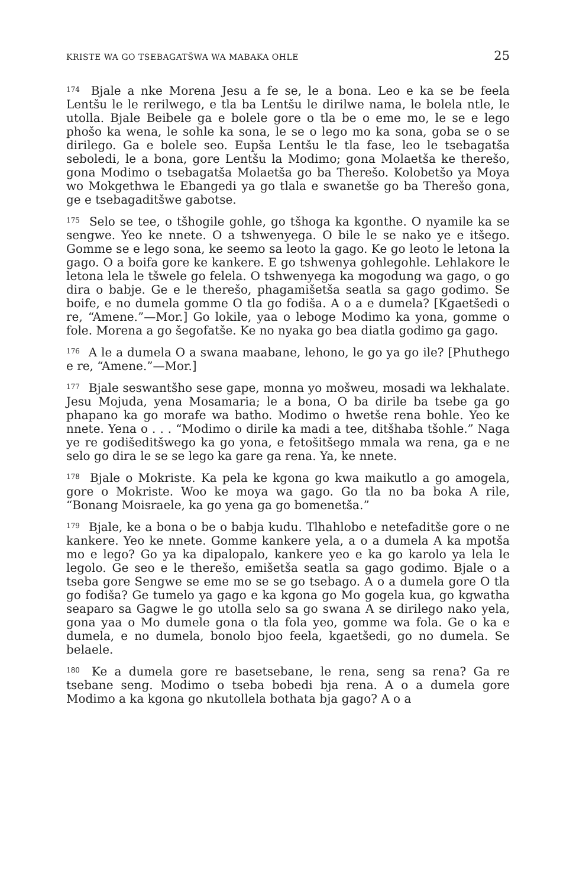KRISTE WA GO TSEBAGATŠWA WA MABAKA OHLE 25
<sup>174</sup> Bjale a nke Morena Jesu a fe se, le a bona. Leo e ka se be feela Lentšu le le rerilwego, e tla ba Lentšu le dirilwe nama, le bolela ntle, le utolla. Bjale Beibele ga e bolele gore o tla be o eme mo, le se e lego phošo ka wena, le sohle ka sona, le se o lego mo ka sona, goba se o se dirilego. Ga e bolele seo. Eupša Lentšu le tla fase, leo le tsebagatša seboledi, le a bona, gore Lentšu la Modimo; gona Molaetša ke therešo, gona Modimo o tsebagatša Molaetša go ba Therešo. Kolobetšo ya Moya wo Mokgethwa le Ebangedi ya go tlala e swanetše go ba Therešo gona, ge e tsebagaditšwe gabotse.
<sup>175</sup> Selo se tee, o tšhogile gohle, go tšhoga ka kgonthe. O nyamile ka se sengwe. Yeo ke nnete. O a tshwenyega. O bile le se nako ye e itšego. Gomme se e lego sona, ke seemo sa leoto la gago. Ke go leoto le letona la gago. O a boifa gore ke kankere. E go tshwenya gohlegohle. Lehlakore le letona lela le tšwele go felela. O tshwenyega ka mogodung wa gago, o go dira o babje. Ge e le therešo, phagamišetša seatla sa gago godimo. Se boife, e no dumela gomme O tla go fodiša. A o a e dumela? [Kgaetšedi o re, “Amene.”—Mor.] Go lokile, yaa o leboge Modimo ka yona, gomme o fole. Morena a go šegofatše. Ke no nyaka go bea diatla godimo ga gago.
<sup>176</sup> A le a dumela O a swana maabane, lehono, le go ya go ile? [Phuthego e re, “Amene.”—Mor.]
<sup>177</sup> Bjale seswantšho sese gape, monna yo mošweu, mosadi wa lekhalate. Jesu Mojuda, yena Mosamaria; le a bona, O ba dirile ba tsebe ga go phapano ka go morafe wa batho. Modimo o hwetše rena bohle. Yeo ke nnete. Yena o . . . “Modimo o dirile ka madi a tee, ditšhaba tšohle.” Naga ye re godišeditšwego ka go yona, e fetošitšego mmala wa rena, ga e ne selo go dira le se se lego ka gare ga rena. Ya, ke nnete.
<sup>178</sup> Bjale o Mokriste. Ka pela ke kgona go kwa maikutlo a go amogela, gore o Mokriste. Woo ke moya wa gago. Go tla no ba boka A rile, “Bonang Moisraele, ka go yena ga go bomenetša.”
<sup>179</sup> Bjale, ke a bona o be o babja kudu. Tlhahlobo e netefaditše gore o ne kankere. Yeo ke nnete. Gomme kankere yela, a o a dumela A ka mpotša mo e lego? Go ya ka dipalopalo, kankere yeo e ka go karolo ya lela le legolo. Ge seo e le therešo, emišetša seatla sa gago godimo. Bjale o a tseba gore Sengwe se eme mo se se go tsebago. A o a dumela gore O tla go fodiša? Ge tumelo ya gago e ka kgona go Mo gogela kua, go kgwatha seaparo sa Gagwe le go utolla selo sa go swana A se dirilego nako yela, gona yaa o Mo dumele gona o tla fola yeo, gomme wa fola. Ge o ka e dumela, e no dumela, bonolo bjoo feela, kgaetšedi, go no dumela. Se belaele.
<sup>180</sup> Ke a dumela gore re basetsebane, le rena, seng sa rena? Ga re tsebane seng. Modimo o tseba bobedi bja rena. A o a dumela gore Modimo a ka kgona go nkutollela bothata bja gago? A o a